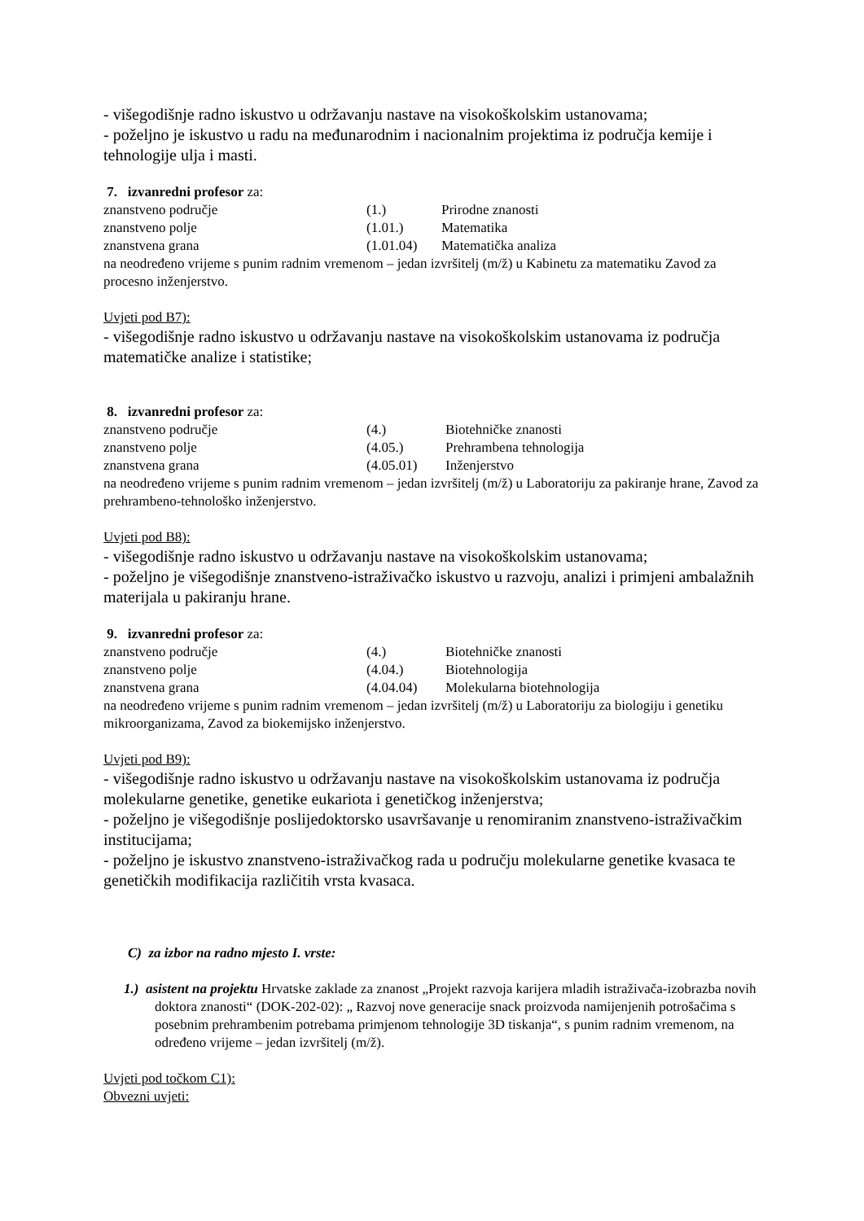- višegodišnje radno iskustvo u održavanju nastave na visokoškolskim ustanovama;
- poželjno je iskustvo u radu na međunarodnim i nacionalnim projektima iz područja kemije i tehnologije ulja i masti.
7. izvanredni profesor za:
| znanstveno područje | (1.) | Prirodne znanosti |
| znanstveno polje | (1.01.) | Matematika |
| znanstvena grana | (1.01.04) | Matematička analiza |
na neodređeno vrijeme s punim radnim vremenom – jedan izvršitelj (m/ž) u Kabinetu za matematiku Zavod za procesno inženjerstvo.
Uvjeti pod B7):
- višegodišnje radno iskustvo u održavanju nastave na visokoškolskim ustanovama iz područja matematičke analize i statistike;
8. izvanredni profesor za:
| znanstveno područje | (4.) | Biotehničke znanosti |
| znanstveno polje | (4.05.) | Prehrambena tehnologija |
| znanstvena grana | (4.05.01) | Inženjerstvo |
na neodređeno vrijeme s punim radnim vremenom – jedan izvršitelj (m/ž) u Laboratoriju za pakiranje hrane, Zavod za prehrambeno-tehnološko inženjerstvo.
Uvjeti pod B8):
- višegodišnje radno iskustvo u održavanju nastave na visokoškolskim ustanovama;
- poželjno je višegodišnje znanstveno-istraživačko iskustvo u razvoju, analizi i primjeni ambalažnih materijala u pakiranju hrane.
9. izvanredni profesor za:
| znanstveno područje | (4.) | Biotehničke znanosti |
| znanstveno polje | (4.04.) | Biotehnologija |
| znanstvena grana | (4.04.04) | Molekularna biotehnologija |
na neodređeno vrijeme s punim radnim vremenom – jedan izvršitelj (m/ž) u Laboratoriju za biologiju i genetiku mikroorganizama, Zavod za biokemijsko inženjerstvo.
Uvjeti pod B9):
- višegodišnje radno iskustvo u održavanju nastave na visokoškolskim ustanovama iz područja molekularne genetike, genetike eukariota i genetičkog inženjerstva;
- poželjno je višegodišnje poslijedoktorsko usavršavanje u renomiranim znanstveno-istraživačkim institucijama;
- poželjno je iskustvo znanstveno-istraživačkog rada u području molekularne genetike kvasaca te genetičkih modifikacija različitih vrsta kvasaca.
C) za izbor na radno mjesto I. vrste:
1.) asistent na projektu Hrvatske zaklade za znanost „Projekt razvoja karijera mladih istraživača-izobrazba novih doktora znanosti“ (DOK-202-02): „ Razvoj nove generacije snack proizvoda namijenjenih potrošačima s posebnim prehrambenim potrebama primjenom tehnologije 3D tiskanja“, s punim radnim vremenom, na određeno vrijeme – jedan izvršitelj (m/ž).
Uvjeti pod točkom C1):
Obvezni uvjeti: